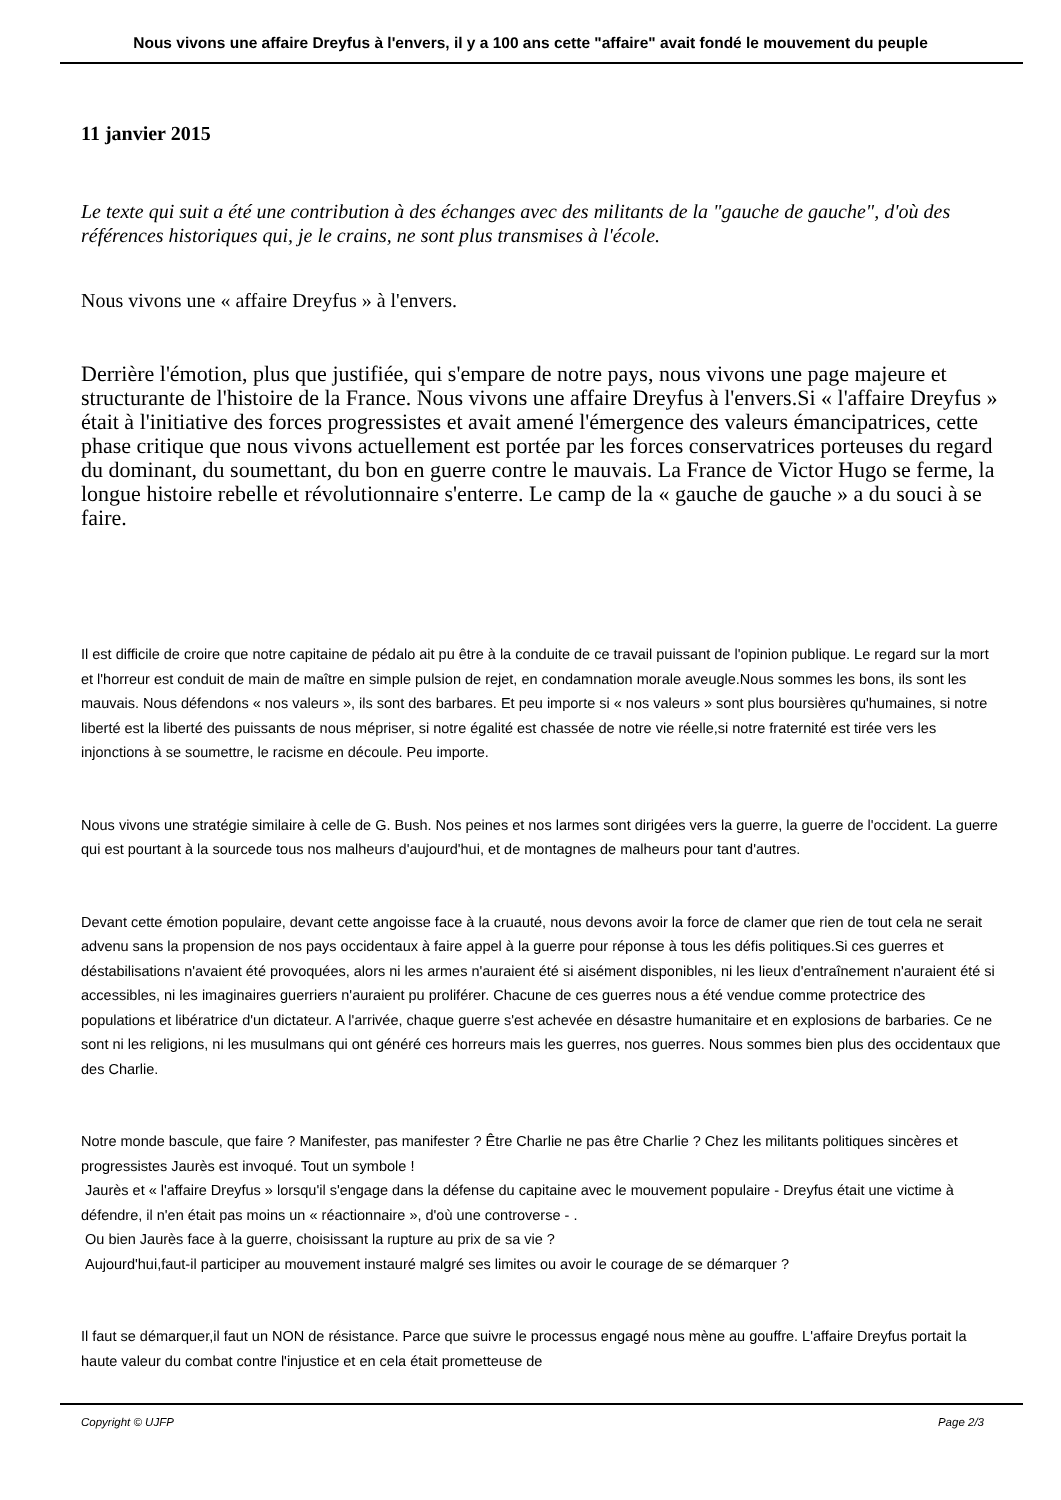Nous vivons une affaire Dreyfus à l'envers, il y a 100 ans cette "affaire" avait fondé le mouvement du peuple
11 janvier 2015
Le texte qui suit a été une contribution à des échanges avec des militants de la "gauche de gauche", d'où des références historiques qui, je le crains, ne sont plus transmises à l'école.
Nous vivons une « affaire Dreyfus » à l'envers.
Derrière l'émotion, plus que justifiée, qui s'empare de notre pays, nous vivons une page majeure et structurante de l'histoire de la France. Nous vivons une affaire Dreyfus à l'envers.Si « l'affaire Dreyfus » était à l'initiative des forces progressistes et avait amené l'émergence des valeurs émancipatrices, cette phase critique que nous vivons actuellement est portée par les forces conservatrices porteuses du regard du dominant, du soumettant, du bon en guerre contre le mauvais. La France de Victor Hugo se ferme, la longue histoire rebelle et révolutionnaire s'enterre. Le camp de la « gauche de gauche » a du souci à se faire.
Il est difficile de croire que notre capitaine de pédalo ait pu être à la conduite de ce travail puissant de l'opinion publique. Le regard sur la mort et l'horreur est conduit de main de maître en simple pulsion de rejet, en condamnation morale aveugle.Nous sommes les bons, ils sont les mauvais. Nous défendons « nos valeurs », ils sont des barbares. Et peu importe si « nos valeurs » sont plus boursières qu'humaines, si notre liberté est la liberté des puissants de nous mépriser, si notre égalité est chassée de notre vie réelle,si notre fraternité est tirée vers les injonctions à se soumettre, le racisme en découle. Peu importe.
Nous vivons une stratégie similaire à celle de G. Bush. Nos peines et nos larmes sont dirigées vers la guerre, la guerre de l'occident. La guerre qui est pourtant à la sourcede tous nos malheurs d'aujourd'hui, et de montagnes de malheurs pour tant d'autres.
Devant cette émotion populaire, devant cette angoisse face à la cruauté, nous devons avoir la force de clamer que rien de tout cela ne serait advenu sans la propension de nos pays occidentaux à faire appel à la guerre pour réponse à tous les défis politiques.Si ces guerres et déstabilisations n'avaient été provoquées, alors ni les armes n'auraient été si aisément disponibles, ni les lieux d'entraînement n'auraient été si accessibles, ni les imaginaires guerriers n'auraient pu proliférer. Chacune de ces guerres nous a été vendue comme protectrice des populations et libératrice d'un dictateur. A l'arrivée, chaque guerre s'est achevée en désastre humanitaire et en explosions de barbaries. Ce ne sont ni les religions, ni les musulmans qui ont généré ces horreurs mais les guerres, nos guerres. Nous sommes bien plus des occidentaux que des Charlie.
Notre monde bascule, que faire ? Manifester, pas manifester ? Être Charlie ne pas être Charlie ? Chez les militants politiques sincères et progressistes Jaurès est invoqué. Tout un symbole !
Jaurès et « l'affaire Dreyfus » lorsqu'il s'engage dans la défense du capitaine avec le mouvement populaire - Dreyfus était une victime à défendre, il n'en était pas moins un « réactionnaire », d'où une controverse - .
Ou bien Jaurès face à la guerre, choisissant la rupture au prix de sa vie ?
Aujourd'hui,faut-il participer au mouvement instauré malgré ses limites ou avoir le courage de se démarquer ?
Il faut se démarquer,il faut un NON de résistance. Parce que suivre le processus engagé nous mène au gouffre. L'affaire Dreyfus portait la haute valeur du combat contre l'injustice et en cela était prometteuse de
Copyright © UJFP Page 2/3